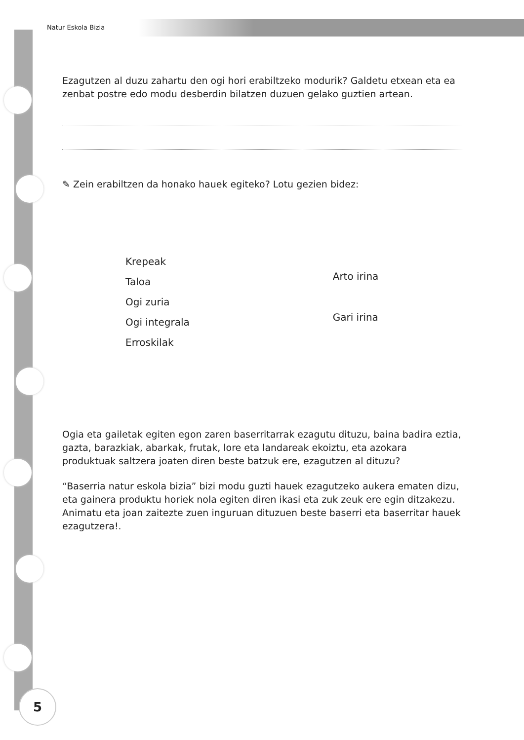Natur Eskola Bizia
Ezagutzen al duzu zahartu den ogi hori erabiltzeko modurik? Galdetu etxean eta ea zenbat postre edo modu desberdin bilatzen duzuen gelako guztien artean.
✎ Zein erabiltzen da honako hauek egiteko? Lotu gezien bidez:
Krepeak
Taloa
Ogi zuria
Ogi integrala
Erroskilak
Arto irina
Gari irina
Ogia eta gailetak egiten egon zaren baserritarrak ezagutu dituzu, baina badira eztia, gazta, barazkiak, abarkak, frutak, lore eta landareak ekoiztu, eta azokara produktuak saltzera joaten diren beste batzuk ere, ezagutzen al dituzu?
“Baserria natur eskola bizia” bizi modu guzti hauek ezagutzeko aukera ematen dizu, eta gainera produktu horiek nola egiten diren ikasi eta zuk zeuk ere egin ditzakezu. Animatu eta joan zaitezte zuen inguruan dituzuen beste baserri eta baserritar hauek ezagutzera!.
5